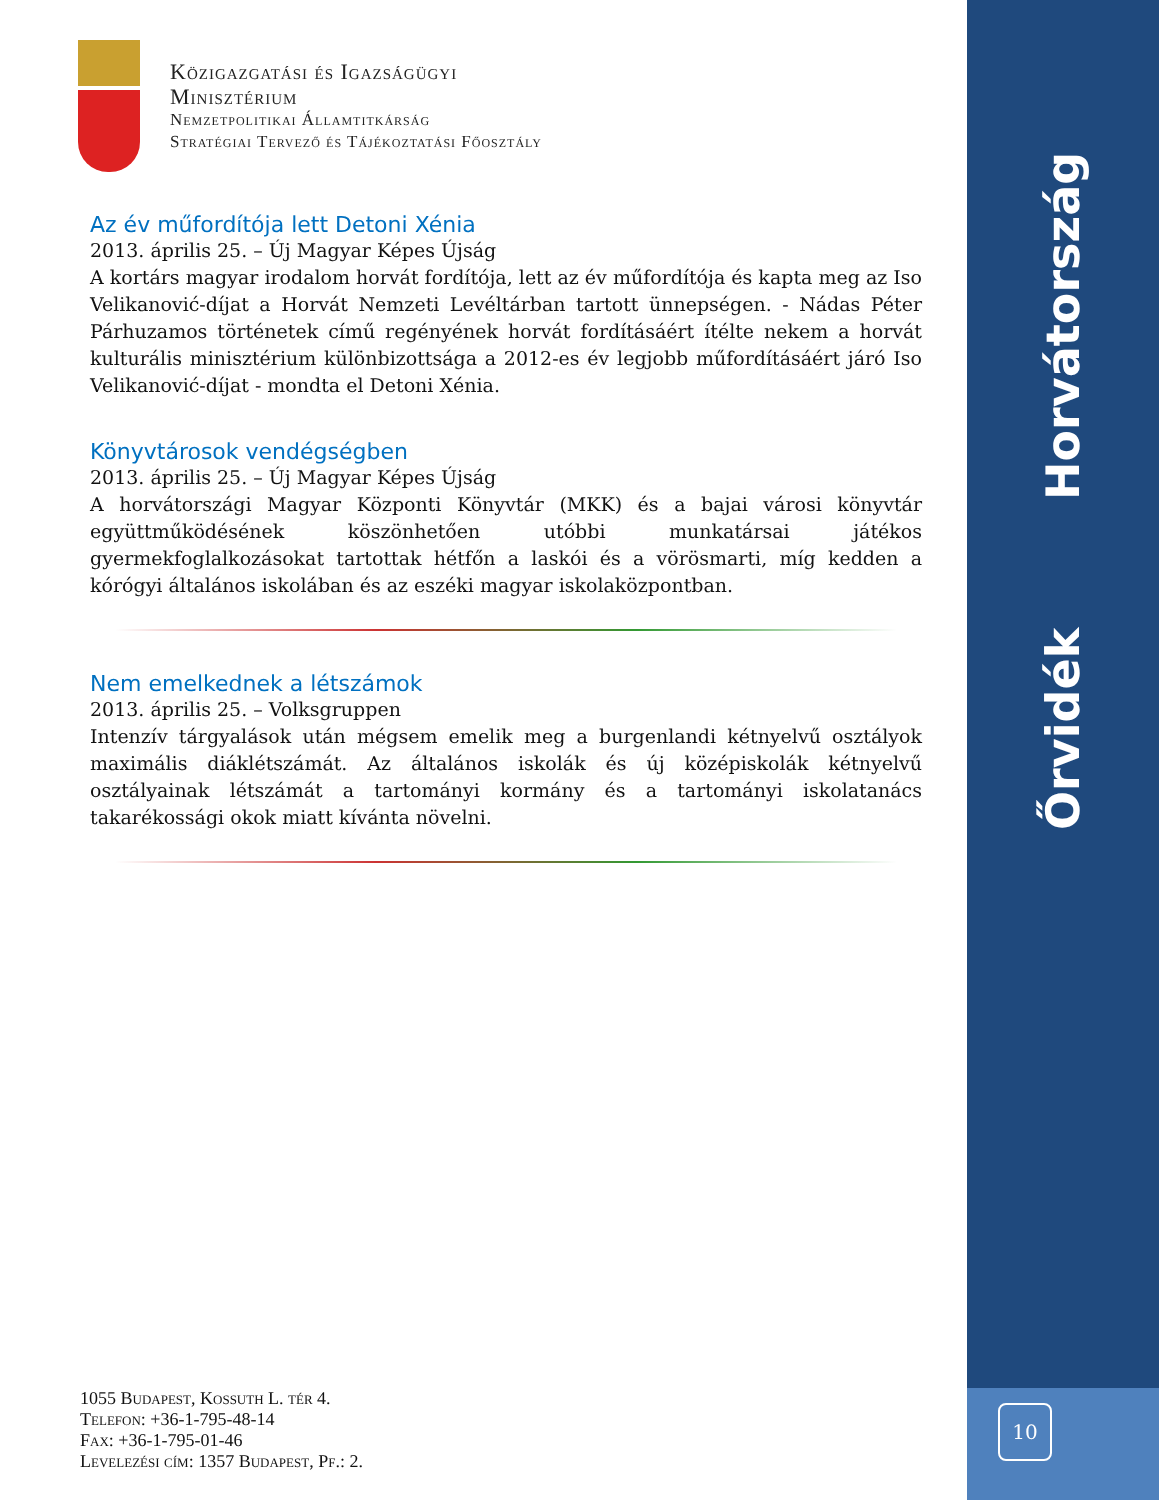Közigazgatási és Igazságügyi
Minisztérium
Nemzetpolitikai Államtitkárság
Stratégiai Tervező és Tájékoztatási Főosztály
Az év műfordítója lett Detoni Xénia
2013. április 25. – Új Magyar Képes Újság
A kortárs magyar irodalom horvát fordítója, lett az év műfordítója és kapta meg az Iso Velikanović-díjat a Horvát Nemzeti Levéltárban tartott ünnepségen. - Nádas Péter Párhuzamos történetek című regényének horvát fordításáért ítélte nekem a horvát kulturális minisztérium különbizottsága a 2012-es év legjobb műfordításáért járó Iso Velikanović-díjat - mondta el Detoni Xénia.
Könyvtárosok vendégségben
2013. április 25. – Új Magyar Képes Újság
A horvátországi Magyar Központi Könyvtár (MKK) és a bajai városi könyvtár együttműködésének köszönhetően utóbbi munkatársai játékos gyermekfoglalkozásokat tartottak hétfőn a laskói és a vörösmarti, míg kedden a kórógyi általános iskolában és az eszéki magyar iskolaközpontban.
Nem emelkednek a létszámok
2013. április 25. – Volksgruppen
Intenzív tárgyalások után mégsem emelik meg a burgenlandi kétnyelvű osztályok maximális diáklétszámát. Az általános iskolák és új középiskolák kétnyelvű osztályainak létszámát a tartományi kormány és a tartományi iskolatanács takarékossági okok miatt kívánta növelni.
Horvátország
Őrvidék
1055 Budapest, Kossuth L. tér 4.
Telefon: +36-1-795-48-14
Fax: +36-1-795-01-46
Levelezési cím: 1357 Budapest, Pf.: 2.
10